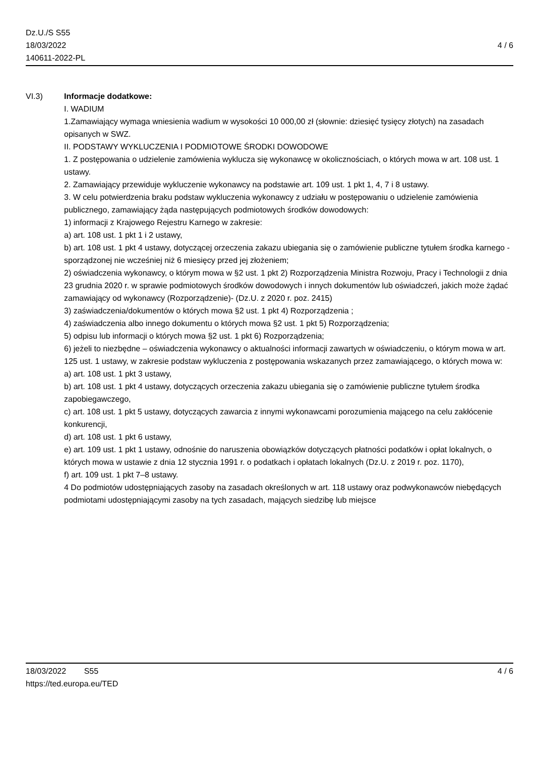Dz.U./S S55
18/03/2022
140611-2022-PL
4 / 6
VI.3) Informacje dodatkowe:
I. WADIUM
1.Zamawiający wymaga wniesienia wadium w wysokości 10 000,00 zł (słownie: dziesięć tysięcy złotych) na zasadach opisanych w SWZ.
II. PODSTAWY WYKLUCZENIA I PODMIOTOWE ŚRODKI DOWODOWE
1. Z postępowania o udzielenie zamówienia wyklucza się wykonawcę w okolicznościach, o których mowa w art. 108 ust. 1 ustawy.
2. Zamawiający przewiduje wykluczenie wykonawcy na podstawie art. 109 ust. 1 pkt 1, 4, 7 i 8 ustawy.
3. W celu potwierdzenia braku podstaw wykluczenia wykonawcy z udziału w postępowaniu o udzielenie zamówienia publicznego, zamawiający żąda następujących podmiotowych środków dowodowych:
1) informacji z Krajowego Rejestru Karnego w zakresie:
a) art. 108 ust. 1 pkt 1 i 2 ustawy,
b) art. 108 ust. 1 pkt 4 ustawy, dotyczącej orzeczenia zakazu ubiegania się o zamówienie publiczne tytułem środka karnego - sporządzonej nie wcześniej niż 6 miesięcy przed jej złożeniem;
2) oświadczenia wykonawcy, o którym mowa w §2 ust. 1 pkt 2) Rozporządzenia Ministra Rozwoju, Pracy i Technologii z dnia 23 grudnia 2020 r. w sprawie podmiotowych środków dowodowych i innych dokumentów lub oświadczeń, jakich może żądać zamawiający od wykonawcy (Rozporządzenie)- (Dz.U. z 2020 r. poz. 2415)
3) zaświadczenia/dokumentów o których mowa §2 ust. 1 pkt 4) Rozporządzenia ;
4) zaświadczenia albo innego dokumentu o których mowa §2 ust. 1 pkt 5) Rozporządzenia;
5) odpisu lub informacji o których mowa §2 ust. 1 pkt 6) Rozporządzenia;
6) jeżeli to niezbędne – oświadczenia wykonawcy o aktualności informacji zawartych w oświadczeniu, o którym mowa w art. 125 ust. 1 ustawy, w zakresie podstaw wykluczenia z postępowania wskazanych przez zamawiającego, o których mowa w:
a) art. 108 ust. 1 pkt 3 ustawy,
b) art. 108 ust. 1 pkt 4 ustawy, dotyczących orzeczenia zakazu ubiegania się o zamówienie publiczne tytułem środka zapobiegawczego,
c) art. 108 ust. 1 pkt 5 ustawy, dotyczących zawarcia z innymi wykonawcami porozumienia mającego na celu zakłócenie konkurencji,
d) art. 108 ust. 1 pkt 6 ustawy,
e) art. 109 ust. 1 pkt 1 ustawy, odnośnie do naruszenia obowiązków dotyczących płatności podatków i opłat lokalnych, o których mowa w ustawie z dnia 12 stycznia 1991 r. o podatkach i opłatach lokalnych (Dz.U. z 2019 r. poz. 1170),
f) art. 109 ust. 1 pkt 7–8 ustawy.
4 Do podmiotów udostępniających zasoby na zasadach określonych w art. 118 ustawy oraz podwykonawców niebędących podmiotami udostępniającymi zasoby na tych zasadach, mających siedzibę lub miejsce
18/03/2022 S55 4 / 6
https://ted.europa.eu/TED